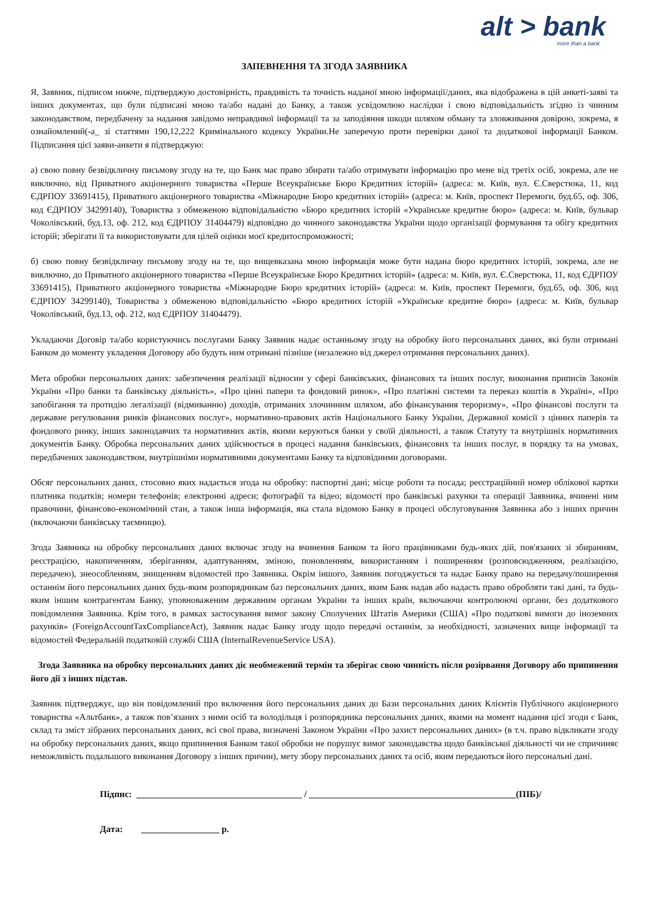alt > bank
more than a bank
ЗАПЕВНЕННЯ ТА ЗГОДА ЗАЯВНИКА
Я, Заявник, підписом нижче, підтверджую достовірність, правдивість та точність наданої мною інформації/даних, яка відображена в цій анкеті-заяві та інших документах, що були підписані мною та/або надані до Банку, а також усвідомлюю наслідки і свою відповідальність згідно із чинним законодавством, передбачену за надання завідомо неправдивої інформації та за заподіяння шкоди шляхом обману та зловживання довірою, зокрема, я ознайомлений(-а_ зі статтями 190,12,222 Кримінального кодексу України.Не заперечую проти перевірки даної та додаткової інформації Банком. Підписання цієї заяви-анкети я підтверджую:
а) свою повну безвідкличну письмову згоду на те, що Банк має право збирати та/або отримувати інформацію про мене від третіх осіб, зокрема, але не виключно, від Приватного акціонерного товариства «Перше Всеукраїнське Бюро Кредитних історій» (адреса: м. Київ, вул. Є.Сверстюка, 11, код ЄДРПОУ 33691415), Приватного акціонерного товариства «Міжнародне Бюро кредитних історій» (адреса: м. Київ, проспект Перемоги, буд.65, оф. 306, код ЄДРПОУ 34299140), Товариства з обмеженою відповідальністю «Бюро кредитних історій «Українське кредитне бюро» (адреса: м. Київ, бульвар Чоколівський, буд.13, оф. 212, код ЄДРПОУ 31404479) відповідно до чинного законодавства України щодо організації формування та обігу кредитних історій; зберігати її та використовувати для цілей оцінки моєї кредитоспроможності;
б) свою повну безвідкличну письмову згоду на те, що вищевказана мною інформація може бути надана бюро кредитних історій, зокрема, але не виключно, до Приватного акціонерного товариства «Перше Всеукраїнське Бюро Кредитних історій» (адреса: м. Київ, вул. Є.Сверстюка, 11, код ЄДРПОУ 33691415), Приватного акціонерного товариства «Міжнародне Бюро кредитних історій» (адреса: м. Київ, проспект Перемоги, буд.65, оф. 306, код ЄДРПОУ 34299140), Товариства з обмеженою відповідальністю «Бюро кредитних історій «Українське кредитне бюро» (адреса: м. Київ, бульвар Чоколівський, буд.13, оф. 212, код ЄДРПОУ 31404479).
Укладаючи Договір та/або користуючись послугами Банку Заявник надає останньому згоду на обробку його персональних даних, які були отримані Банком до моменту укладення Договору або будуть ним отримані пізніше (незалежно від джерел отримання персональних даних).
Мета обробки персональних даних: забезпечення реалізації відносин у сфері банківських, фінансових та інших послуг, виконання приписів Законів України «Про банки та банківську діяльність», «Про цінні папери та фондовий ринок», «Про платіжні системи та переказ коштів в Україні», «Про запобігання та протидію легалізації (відмиванню) доходів, отриманих злочинним шляхом, або фінансування тероризму», «Про фінансові послуги та державне регулювання ринків фінансових послуг», нормативно-правових актів Національного Банку України, Державної комісії з цінних паперів та фондового ринку, інших законодавчих та нормативних актів, якими керуються банки у своїй діяльності, а також Статуту та внутрішніх нормативних документів Банку. Обробка персональних даних здійснюється в процесі надання банківських, фінансових та інших послуг, в порядку та на умовах, передбачених законодавством, внутрішніми нормативними документами Банку та відповідними договорами.
Обсяг персональних даних, стосовно яких надається згода на обробку: паспортні дані; місце роботи та посада; реєстраційний номер облікової картки платника податків; номери телефонів; електронні адреси; фотографії та відео; відомості про банківські рахунки та операції Заявника, вчинені ним правочини, фінансово-економічний стан, а також інша інформація, яка стала відомою Банку в процесі обслуговування Заявника або з інших причин (включаючи банківську таємницю).
Згода Заявника на обробку персональних даних включає згоду на вчинення Банком та його працівниками будь-яких дій, пов'язаних зі збиранням, реєстрацією, накопиченням, зберіганням, адаптуванням, зміною, поновленням, використанням і поширенням (розповсюдженням, реалізацією, передачею), знеособленням, знищенням відомостей про Заявника. Окрім іншого, Заявник погоджується та надає Банку право на передачу/поширення останнім його персональних даних будь-яким розпорядникам баз персональних даних, яким Банк надав або надасть право обробляти такі дані, та будь-яким іншим контрагентам Банку, уповноваженим державним органам України та інших країн, включаючи контролюючі органи, без додаткового повідомлення Заявника. Крім того, в рамках застосування вимог закону Сполучених Штатів Америки (США) «Про податкові вимоги до іноземних рахунків» (ForeignAccountTaxComplianceAct), Заявник надає Банку згоду щодо передачі останнім, за необхідності, зазначених вище інформації та відомостей Федеральній податковій службі США (InternalRevenueService USA).
Згода Заявника на обробку персональних даних діє необмежений термін та зберігає свою чинність після розірвання Договору або припинення його дії з інших підстав.
Заявник підтверджує, що він повідомлений про включення його персональних даних до Бази персональних даних Клієнтів Публічного акціонерного товариства «Альтбанк», а також пов’язаних з ними осіб та володільця і розпорядника персональних даних, якими на момент надання цієї згоди є Банк, склад та зміст зібраних персональних даних, всі свої права, визначені Законом України «Про захист персональних даних» (в т.ч. право відкликати згоду на обробку персональних даних, якщо припинення Банком такої обробки не порушує вимог законодавства щодо банківської діяльності чи не спричиняє неможливість подальшого виконання Договору з інших причин), мету збору персональних даних та осіб, яким передаються його персональні дані.
Підпис: ____________________________________ / _____________________________________________(ПІБ)/
Дата: _________________ р.